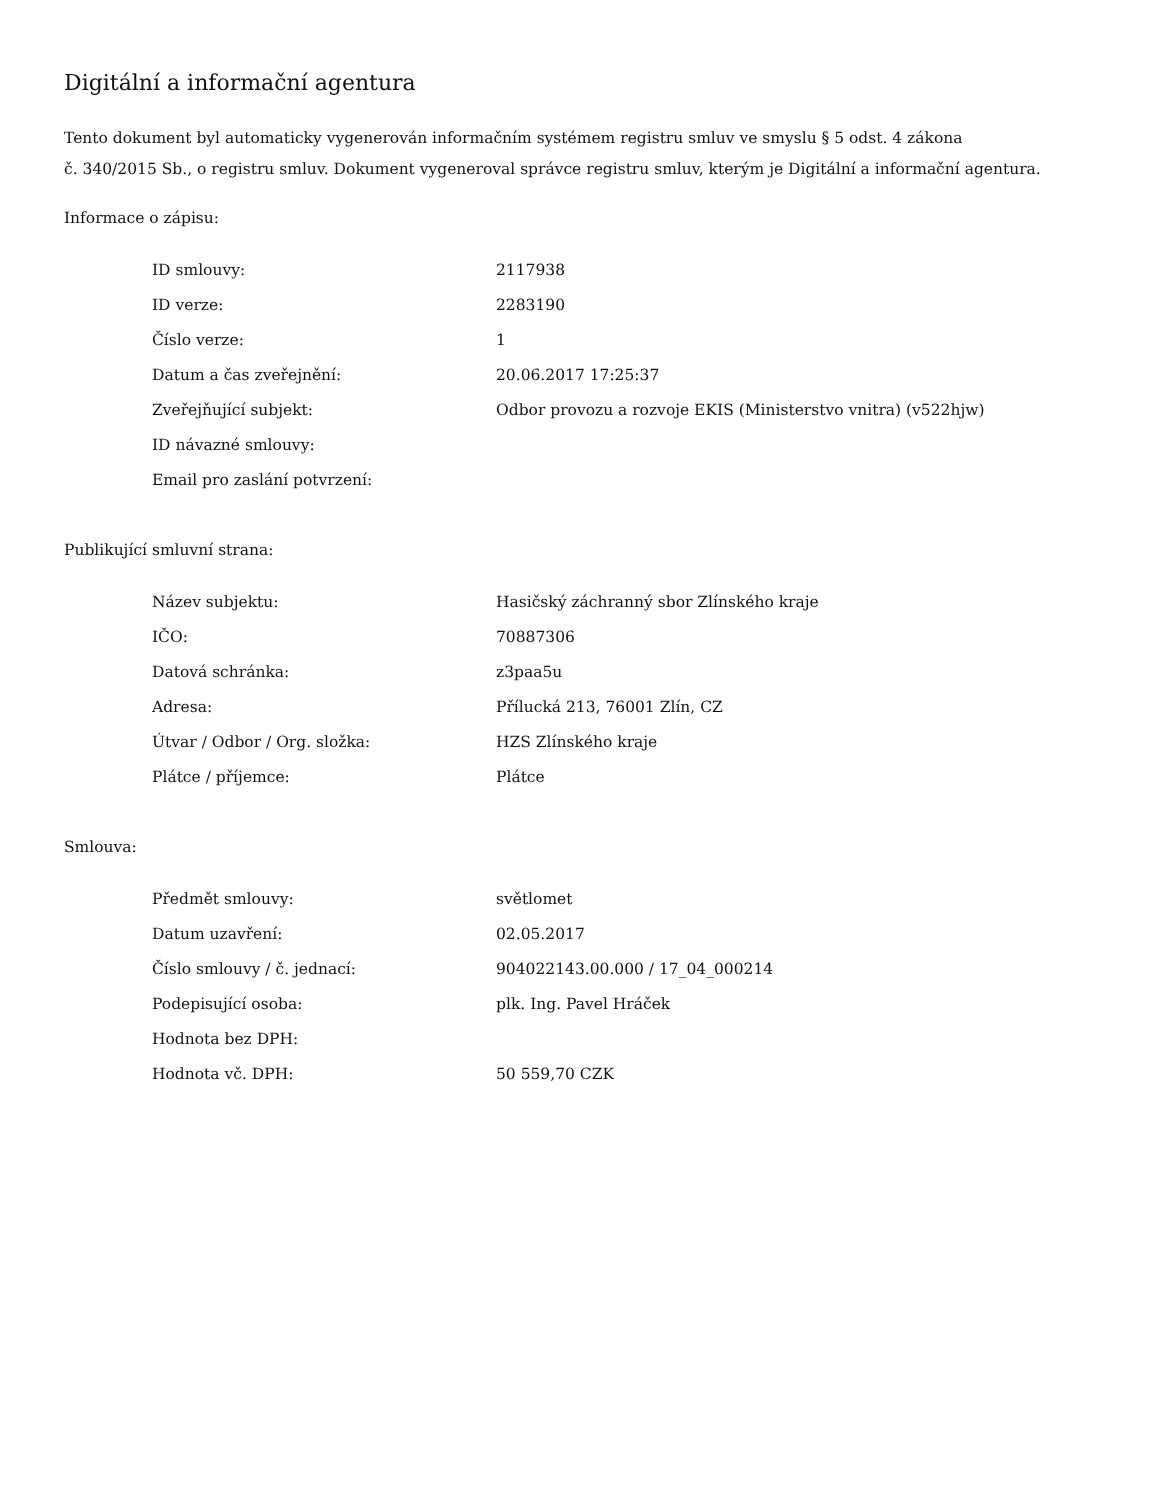Digitální a informační agentura
Tento dokument byl automaticky vygenerován informačním systémem registru smluv ve smyslu § 5 odst. 4 zákona
č. 340/2015 Sb., o registru smluv. Dokument vygeneroval správce registru smluv, kterým je Digitální a informační agentura.
Informace o zápisu:
| ID smlouvy: | 2117938 |
| ID verze: | 2283190 |
| Číslo verze: | 1 |
| Datum a čas zveřejnění: | 20.06.2017 17:25:37 |
| Zveřejňující subjekt: | Odbor provozu a rozvoje EKIS (Ministerstvo vnitra) (v522hjw) |
| ID návazné smlouvy: | |
| Email pro zaslání potvrzení: | |
Publikující smluvní strana:
| Název subjektu: | Hasičský záchranný sbor Zlínského kraje |
| IČO: | 70887306 |
| Datová schránka: | z3paa5u |
| Adresa: | Přílucká 213, 76001 Zlín, CZ |
| Útvar / Odbor / Org. složka: | HZS Zlínského kraje |
| Plátce / příjemce: | Plátce |
Smlouva:
| Předmět smlouvy: | světlomet |
| Datum uzavření: | 02.05.2017 |
| Číslo smlouvy / č. jednací: | 904022143.00.000 / 17_04_000214 |
| Podepisující osoba: | plk. Ing. Pavel Hráček |
| Hodnota bez DPH: | |
| Hodnota vč. DPH: | 50 559,70 CZK |